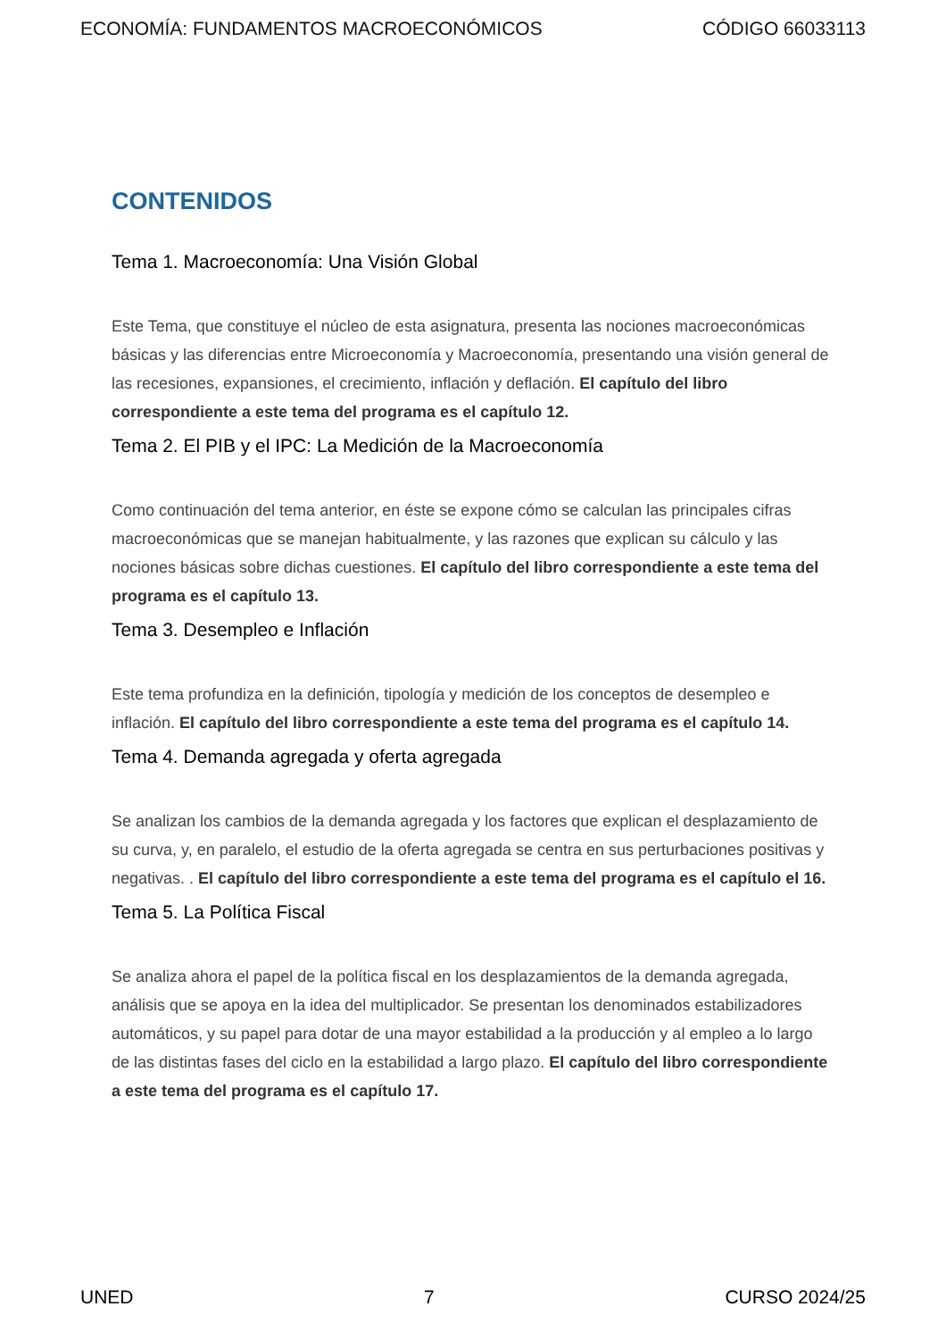ECONOMÍA: FUNDAMENTOS MACROECONÓMICOS CÓDIGO 66033113
CONTENIDOS
Tema 1. Macroeconomía: Una Visión Global
Este Tema, que constituye el núcleo de esta asignatura, presenta las nociones macroeconómicas básicas y las diferencias entre Microeconomía y Macroeconomía, presentando una visión general de las recesiones, expansiones, el crecimiento, inflación y deflación. El capítulo del libro correspondiente a este tema del programa es el capítulo 12.
Tema 2. El PIB y el IPC: La Medición de la Macroeconomía
Como continuación del tema anterior, en éste se expone cómo se calculan las principales cifras macroeconómicas que se manejan habitualmente, y las razones que explican su cálculo y las nociones básicas sobre dichas cuestiones. El capítulo del libro correspondiente a este tema del programa es el capítulo 13.
Tema 3. Desempleo e Inflación
Este tema profundiza en la definición, tipología y medición de los conceptos de desempleo e inflación. El capítulo del libro correspondiente a este tema del programa es el capítulo 14.
Tema 4. Demanda agregada y oferta agregada
Se analizan los cambios de la demanda agregada y los factores que explican el desplazamiento de su curva, y, en paralelo, el estudio de la oferta agregada se centra en sus perturbaciones positivas y negativas. . El capítulo del libro correspondiente a este tema del programa es el capítulo el 16.
Tema 5. La Política Fiscal
Se analiza ahora el papel de la política fiscal en los desplazamientos de la demanda agregada, análisis que se apoya en la idea del multiplicador. Se presentan los denominados estabilizadores automáticos, y su papel para dotar de una mayor estabilidad a la producción y al empleo a lo largo de las distintas fases del ciclo en la estabilidad a largo plazo. El capítulo del libro correspondiente a este tema del programa es el capítulo 17.
UNED 7 CURSO 2024/25